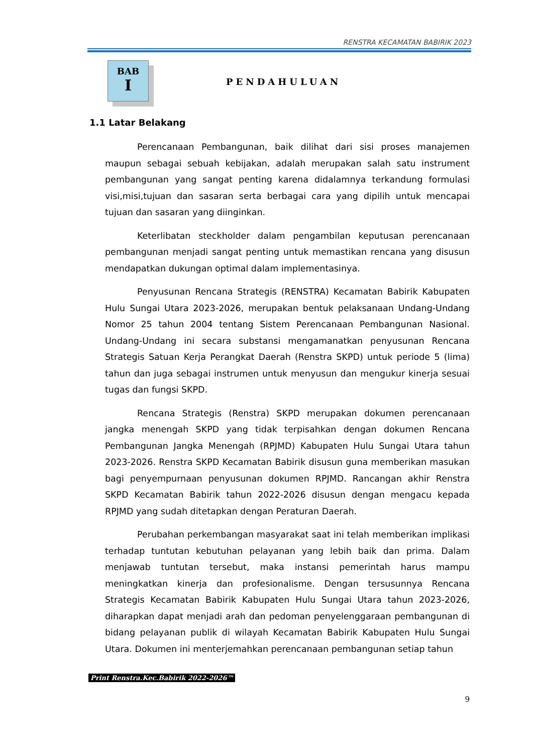RENSTRA KECAMATAN BABIRIK 2023
BAB
I
PENDAHULUAN
1.1 Latar Belakang
Perencanaan Pembangunan, baik dilihat dari sisi proses manajemen maupun sebagai sebuah kebijakan, adalah merupakan salah satu instrument pembangunan yang sangat penting karena didalamnya terkandung formulasi visi,misi,tujuan dan sasaran serta berbagai cara yang dipilih untuk mencapai tujuan dan sasaran yang diinginkan.
Keterlibatan steckholder dalam pengambilan keputusan perencanaan pembangunan menjadi sangat penting untuk memastikan rencana yang disusun mendapatkan dukungan optimal dalam implementasinya.
Penyusunan Rencana Strategis (RENSTRA) Kecamatan Babirik Kabupaten Hulu Sungai Utara 2023-2026, merupakan bentuk pelaksanaan Undang-Undang Nomor 25 tahun 2004 tentang Sistem Perencanaan Pembangunan Nasional. Undang-Undang ini secara substansi mengamanatkan penyusunan Rencana Strategis Satuan Kerja Perangkat Daerah (Renstra SKPD) untuk periode 5 (lima) tahun dan juga sebagai instrumen untuk menyusun dan mengukur kinerja sesuai tugas dan fungsi SKPD.
Rencana Strategis (Renstra) SKPD merupakan dokumen perencanaan jangka menengah SKPD yang tidak terpisahkan dengan dokumen Rencana Pembangunan Jangka Menengah (RPJMD) Kabupaten Hulu Sungai Utara tahun 2023-2026. Renstra SKPD Kecamatan Babirik disusun guna memberikan masukan bagi penyempurnaan penyusunan dokumen RPJMD. Rancangan akhir Renstra SKPD Kecamatan Babirik tahun 2022-2026 disusun dengan mengacu kepada RPJMD yang sudah ditetapkan dengan Peraturan Daerah.
Perubahan perkembangan masyarakat saat ini telah memberikan implikasi terhadap tuntutan kebutuhan pelayanan yang lebih baik dan prima. Dalam menjawab tuntutan tersebut, maka instansi pemerintah harus mampu meningkatkan kinerja dan profesionalisme. Dengan tersusunnya Rencana Strategis Kecamatan Babirik Kabupaten Hulu Sungai Utara tahun 2023-2026, diharapkan dapat menjadi arah dan pedoman penyelenggaraan pembangunan di bidang pelayanan publik di wilayah Kecamatan Babirik Kabupaten Hulu Sungai Utara. Dokumen ini menterjemahkan perencanaan pembangunan setiap tahun
Print Renstra.Kec.Babirik 2022-2026™
9